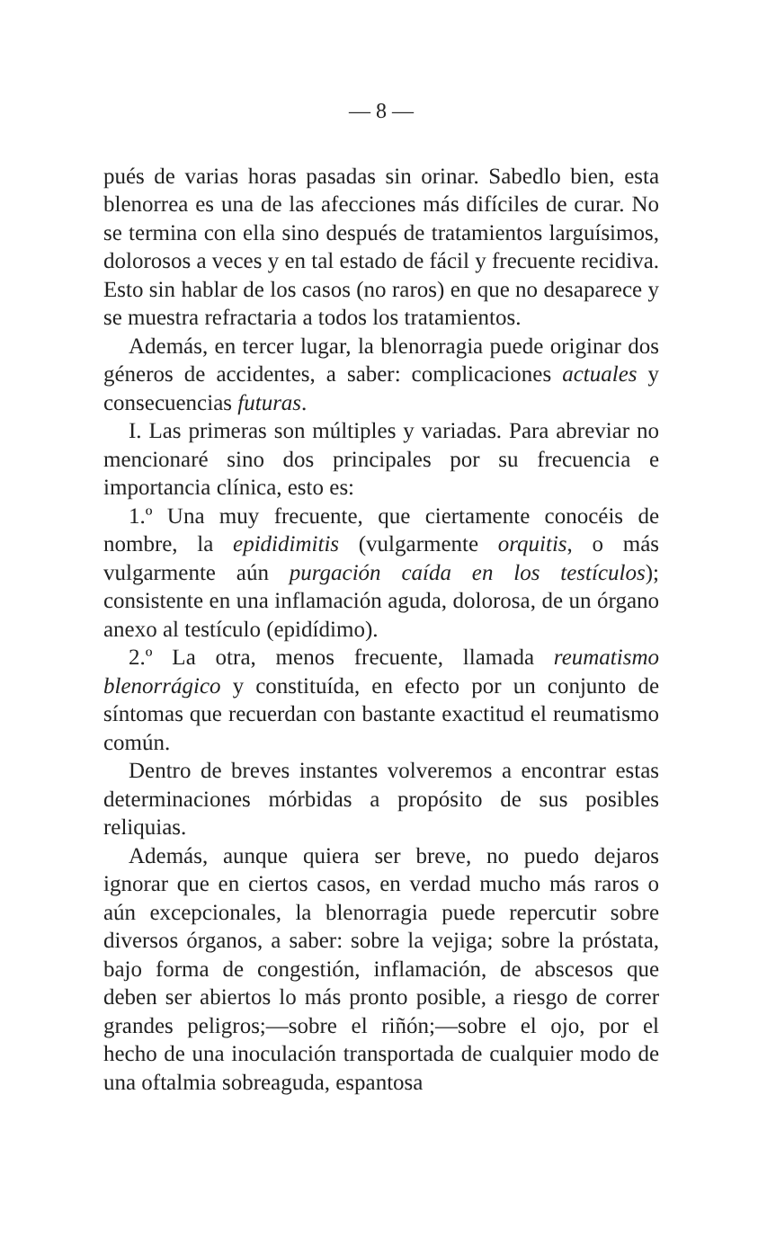— 8 —
pués de varias horas pasadas sin orinar. Sabedlo bien, esta blenorrea es una de las afecciones más difíciles de curar. No se termina con ella sino después de tratamientos larguísimos, dolorosos a veces y en tal estado de fácil y frecuente recidiva. Esto sin hablar de los casos (no raros) en que no desaparece y se muestra refractaria a todos los tratamientos.
Además, en tercer lugar, la blenorragia puede originar dos géneros de accidentes, a saber: complicaciones actuales y consecuencias futuras.
I. Las primeras son múltiples y variadas. Para abreviar no mencionaré sino dos principales por su frecuencia e importancia clínica, esto es:
1.º Una muy frecuente, que ciertamente conocéis de nombre, la epididimitis (vulgarmente orquitis, o más vulgarmente aún purgación caída en los testículos); consistente en una inflamación aguda, dolorosa, de un órgano anexo al testículo (epidídimo).
2.º La otra, menos frecuente, llamada reumatismo blenorrágico y constituída, en efecto por un conjunto de síntomas que recuerdan con bastante exactitud el reumatismo común.
Dentro de breves instantes volveremos a encontrar estas determinaciones mórbidas a propósito de sus posibles reliquias.
Además, aunque quiera ser breve, no puedo dejaros ignorar que en ciertos casos, en verdad mucho más raros o aún excepcionales, la blenorragia puede repercutir sobre diversos órganos, a saber: sobre la vejiga; sobre la próstata, bajo forma de congestión, inflamación, de abscesos que deben ser abiertos lo más pronto posible, a riesgo de correr grandes peligros;—sobre el riñón;—sobre el ojo, por el hecho de una inoculación transportada de cualquier modo de una oftalmia sobreaguda, espantosa